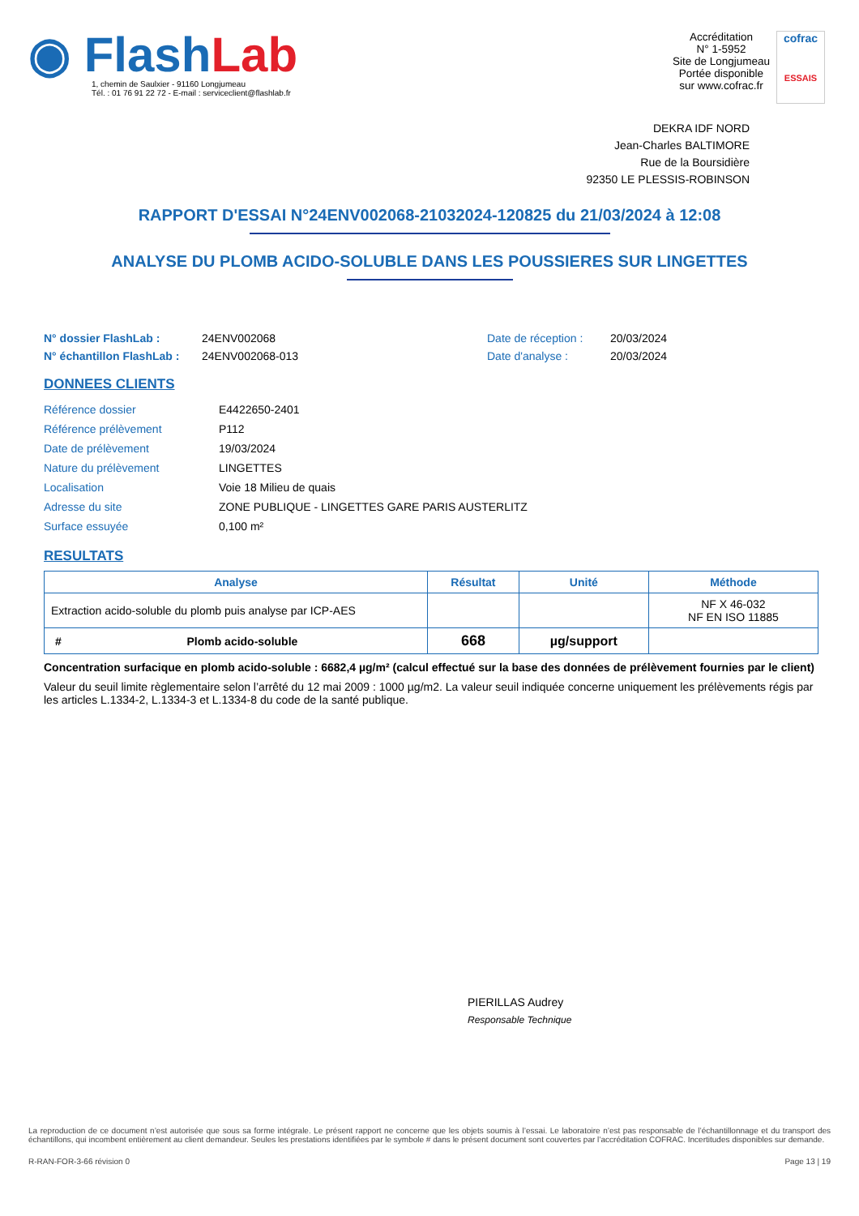◉ Flash Lab
1, chemin de Saulxier - 91160 Longjumeau
Tél. : 01 76 91 22 72 - E-mail : serviceclient@flashlab.fr
Accréditation
N° 1-5952
Site de Longjumeau
Portée disponible
sur www.cofrac.fr
cofrac
ESSAIS
DEKRA IDF NORD
Jean-Charles BALTIMORE
Rue de la Boursidière
92350 LE PLESSIS-ROBINSON
RAPPORT D'ESSAI N°24ENV002068-21032024-120825 du 21/03/2024 à 12:08
ANALYSE DU PLOMB ACIDO-SOLUBLE DANS LES POUSSIERES SUR LINGETTES
N° dossier FlashLab : 24ENV002068 Date de réception : 20/03/2024
N° échantillon FlashLab : 24ENV002068-013 Date d'analyse : 20/03/2024
DONNEES CLIENTS
| Référence dossier | E4422650-2401 |
| Référence prélèvement | P112 |
| Date de prélèvement | 19/03/2024 |
| Nature du prélèvement | LINGETTES |
| Localisation | Voie 18 Milieu de quais |
| Adresse du site | ZONE PUBLIQUE - LINGETTES GARE PARIS AUSTERLITZ |
| Surface essuyée | 0,100 m² |
RESULTATS
| Analyse | Résultat | Unité | Méthode |
| --- | --- | --- | --- |
| Extraction acido-soluble du plomb puis analyse par ICP-AES | | | NF X 46-032 NF EN ISO 11885 |
| # Plomb acido-soluble | 668 | µg/support | |
Concentration surfacique en plomb acido-soluble : 6682,4 µg/m² (calcul effectué sur la base des données de prélèvement fournies par le client)
Valeur du seuil limite règlementaire selon l’arrêté du 12 mai 2009 : 1000 µg/m2. La valeur seuil indiquée concerne uniquement les prélèvements régis par les articles L.1334-2, L.1334-3 et L.1334-8 du code de la santé publique.
PIERILLAS Audrey
Responsable Technique
La reproduction de ce document n’est autorisée que sous sa forme intégrale. Le présent rapport ne concerne que les objets soumis à l’essai. Le laboratoire n’est pas responsable de l’échantillonnage et du transport des échantillons, qui incombent entièrement au client demandeur. Seules les prestations identifiées par le symbole # dans le présent document sont couvertes par l’accréditation COFRAC. Incertitudes disponibles sur demande.
R-RAN-FOR-3-66 révision 0 Page 13 | 19